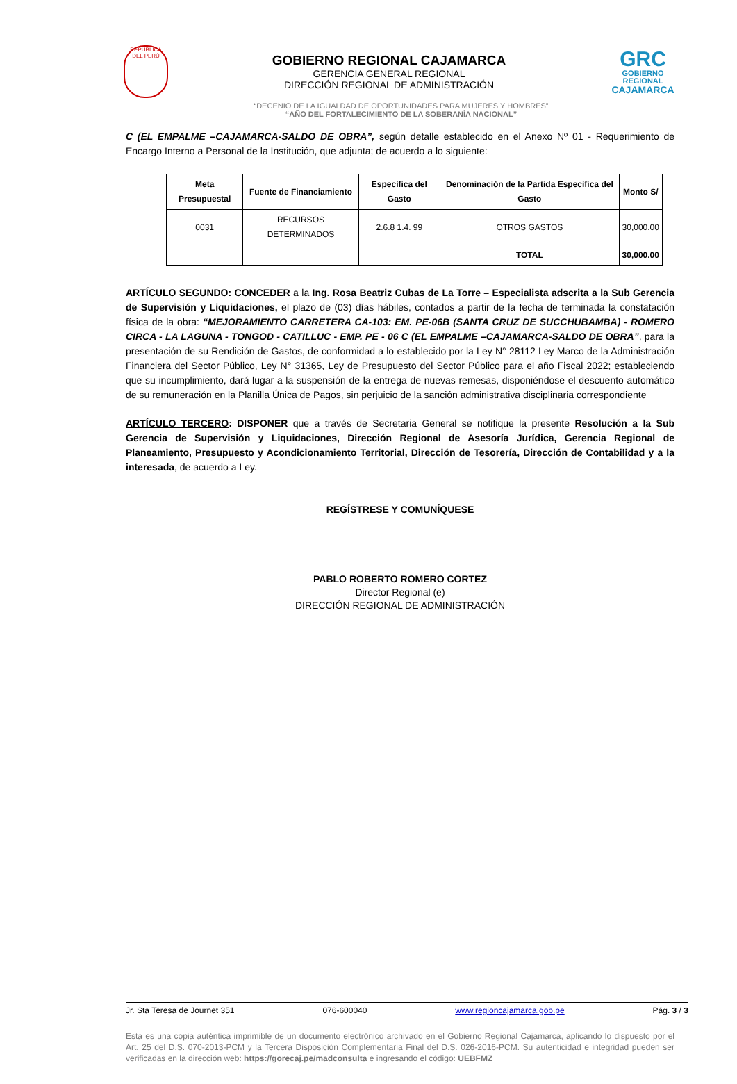REPÚBLICA DEL PERÚ
GOBIERNO REGIONAL CAJAMARCA
GERENCIA GENERAL REGIONAL
DIRECCIÓN REGIONAL DE ADMINISTRACIÓN
GRC
GOBIERNO REGIONAL
CAJAMARCA
“DECENIO DE LA IGUALDAD DE OPORTUNIDADES PARA MUJERES Y HOMBRES”
“AÑO DEL FORTALECIMIENTO DE LA SOBERANÍA NACIONAL”
C (EL EMPALME –CAJAMARCA-SALDO DE OBRA”, según detalle establecido en el Anexo Nº 01 - Requerimiento de Encargo Interno a Personal de la Institución, que adjunta; de acuerdo a lo siguiente:
| Meta Presupuestal | Fuente de Financiamiento | Específica del Gasto | Denominación de la Partida Específica del Gasto | Monto S/ |
| --- | --- | --- | --- | --- |
| 0031 | RECURSOS DETERMINADOS | 2.6.8 1.4. 99 | OTROS GASTOS | 30,000.00 |
| | | | TOTAL | 30,000.00 |
ARTÍCULO SEGUNDO: CONCEDER a la Ing. Rosa Beatriz Cubas de La Torre – Especialista adscrita a la Sub Gerencia de Supervisión y Liquidaciones, el plazo de (03) días hábiles, contados a partir de la fecha de terminada la constatación física de la obra: “MEJORAMIENTO CARRETERA CA-103: EM. PE-06B (SANTA CRUZ DE SUCCHUBAMBA) - ROMERO CIRCA - LA LAGUNA - TONGOD - CATILLUC - EMP. PE - 06 C (EL EMPALME –CAJAMARCA-SALDO DE OBRA”, para la presentación de su Rendición de Gastos, de conformidad a lo establecido por la Ley N° 28112 Ley Marco de la Administración Financiera del Sector Público, Ley N° 31365, Ley de Presupuesto del Sector Público para el año Fiscal 2022; estableciendo que su incumplimiento, dará lugar a la suspensión de la entrega de nuevas remesas, disponiéndose el descuento automático de su remuneración en la Planilla Única de Pagos, sin perjuicio de la sanción administrativa disciplinaria correspondiente
ARTÍCULO TERCERO: DISPONER que a través de Secretaria General se notifique la presente Resolución a la Sub Gerencia de Supervisión y Liquidaciones, Dirección Regional de Asesoría Jurídica, Gerencia Regional de Planeamiento, Presupuesto y Acondicionamiento Territorial, Dirección de Tesorería, Dirección de Contabilidad y a la interesada, de acuerdo a Ley.
REGÍSTRESE Y COMUNÍQUESE
PABLO ROBERTO ROMERO CORTEZ
Director Regional (e)
DIRECCIÓN REGIONAL DE ADMINISTRACIÓN
Jr. Sta Teresa de Journet 351 076-600040 www.regioncajamarca.gob.pe Pág. 3 / 3
Esta es una copia auténtica imprimible de un documento electrónico archivado en el Gobierno Regional Cajamarca, aplicando lo dispuesto por el Art. 25 del D.S. 070-2013-PCM y la Tercera Disposición Complementaria Final del D.S. 026-2016-PCM. Su autenticidad e integridad pueden ser verificadas en la dirección web: https://gorecaj.pe/madconsulta e ingresando el código: UEBFMZ